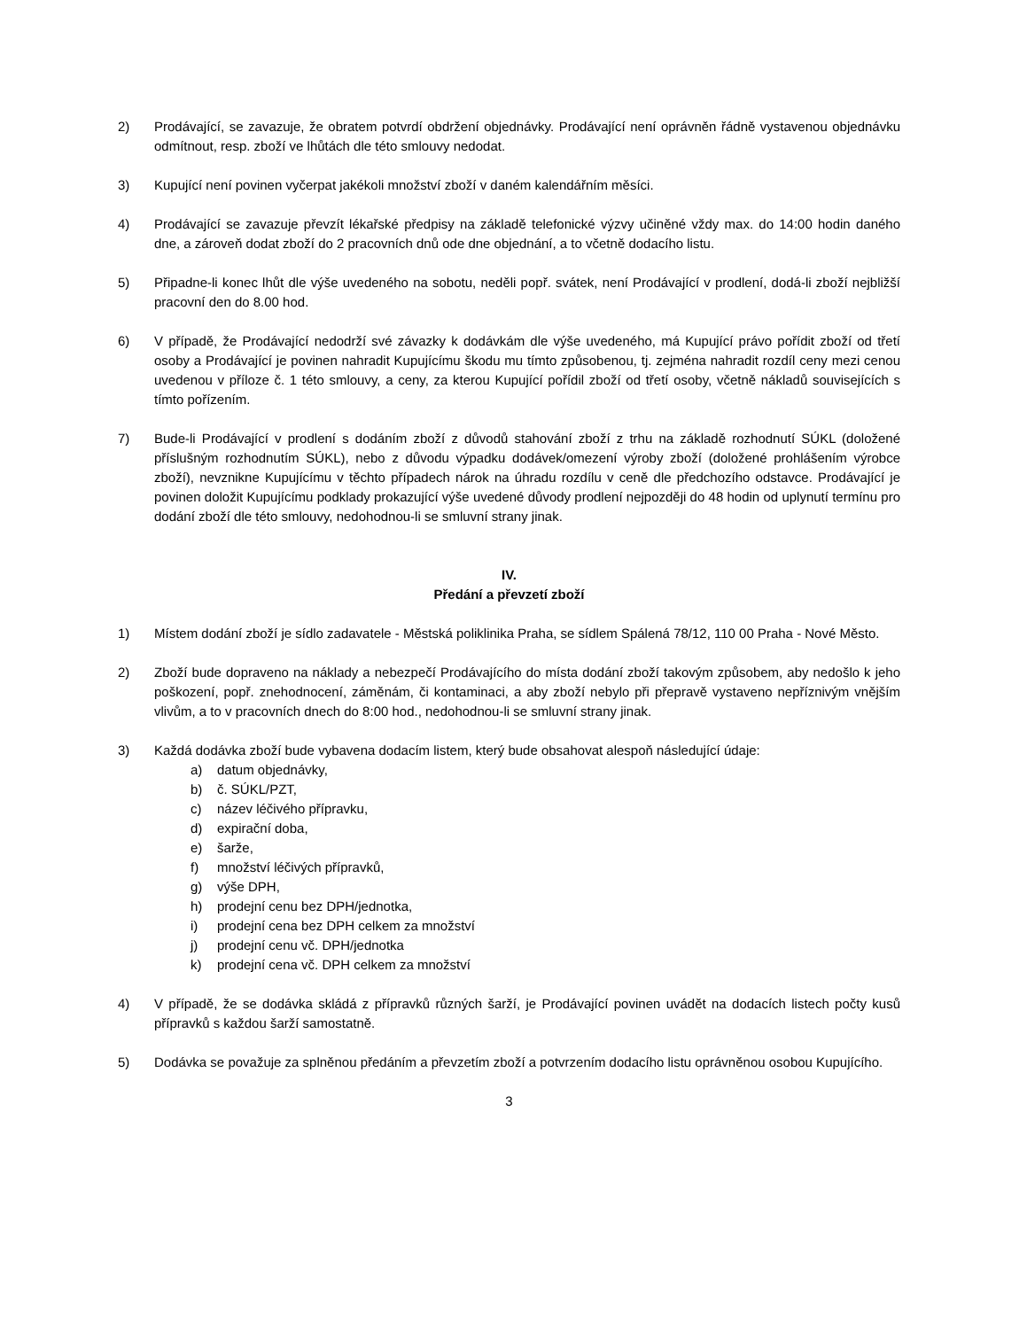2) Prodávající, se zavazuje, že obratem potvrdí obdržení objednávky. Prodávající není oprávněn řádně vystavenou objednávku odmítnout, resp. zboží ve lhůtách dle této smlouvy nedodat.
3) Kupující není povinen vyčerpat jakékoli množství zboží v daném kalendářním měsíci.
4) Prodávající se zavazuje převzít lékařské předpisy na základě telefonické výzvy učiněné vždy max. do 14:00 hodin daného dne, a zároveň dodat zboží do 2 pracovních dnů ode dne objednání, a to včetně dodacího listu.
5) Připadne-li konec lhůt dle výše uvedeného na sobotu, neděli popř. svátek, není Prodávající v prodlení, dodá-li zboží nejbližší pracovní den do 8.00 hod.
6) V případě, že Prodávající nedodrží své závazky k dodávkám dle výše uvedeného, má Kupující právo pořídit zboží od třetí osoby a Prodávající je povinen nahradit Kupujícímu škodu mu tímto způsobenou, tj. zejména nahradit rozdíl ceny mezi cenou uvedenou v příloze č. 1 této smlouvy, a ceny, za kterou Kupující pořídil zboží od třetí osoby, včetně nákladů souvisejících s tímto pořízením.
7) Bude-li Prodávající v prodlení s dodáním zboží z důvodů stahování zboží z trhu na základě rozhodnutí SÚKL (doložené příslušným rozhodnutím SÚKL), nebo z důvodu výpadku dodávek/omezení výroby zboží (doložené prohlášením výrobce zboží), nevznikne Kupujícímu v těchto případech nárok na úhradu rozdílu v ceně dle předchozího odstavce. Prodávající je povinen doložit Kupujícímu podklady prokazující výše uvedené důvody prodlení nejpozději do 48 hodin od uplynutí termínu pro dodání zboží dle této smlouvy, nedohodnou-li se smluvní strany jinak.
IV.
Předání a převzetí zboží
1) Místem dodání zboží je sídlo zadavatele - Městská poliklinika Praha, se sídlem Spálená 78/12, 110 00 Praha - Nové Město.
2) Zboží bude dopraveno na náklady a nebezpečí Prodávajícího do místa dodání zboží takovým způsobem, aby nedošlo k jeho poškození, popř. znehodnocení, záměnám, či kontaminaci, a aby zboží nebylo při přepravě vystaveno nepříznivým vnějším vlivům, a to v pracovních dnech do 8:00 hod., nedohodnou-li se smluvní strany jinak.
3) Každá dodávka zboží bude vybavena dodacím listem, který bude obsahovat alespoň následující údaje:
a) datum objednávky,
b) č. SÚKL/PZT,
c) název léčivého přípravku,
d) expirační doba,
e) šarže,
f) množství léčivých přípravků,
g) výše DPH,
h) prodejní cenu bez DPH/jednotka,
i) prodejní cena bez DPH celkem za množství
j) prodejní cenu vč. DPH/jednotka
k) prodejní cena vč. DPH celkem za množství
4) V případě, že se dodávka skládá z přípravků různých šarží, je Prodávající povinen uvádět na dodacích listech počty kusů přípravků s každou šarží samostatně.
5) Dodávka se považuje za splněnou předáním a převzetím zboží a potvrzením dodacího listu oprávněnou osobou Kupujícího.
3